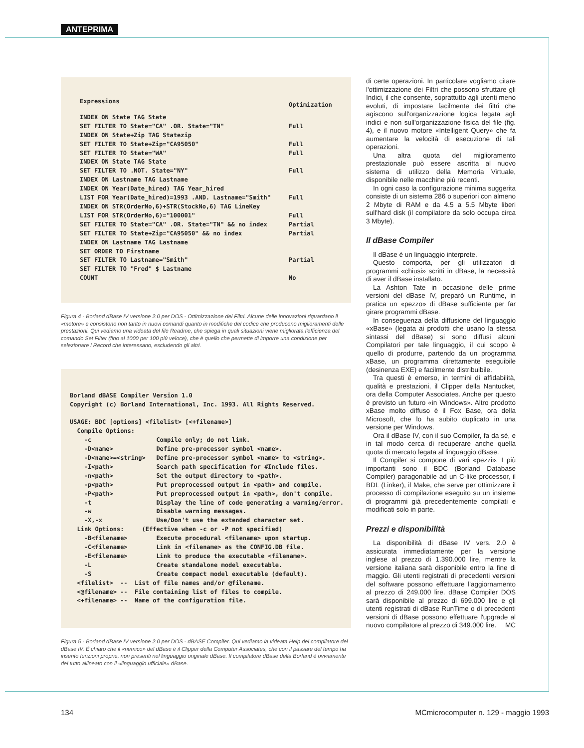ANTEPRIMA
| Expressions | Optimization |
| --- | --- |
| INDEX ON State TAG State | |
| SET FILTER TO State="CA" .OR. State="TN" | Full |
| INDEX ON State+Zip TAG Statezip | |
| SET FILTER TO State+Zip="CA95050" | Full |
| SET FILTER TO State="WA" | Full |
| INDEX ON State TAG State | |
| SET FILTER TO .NOT. State="NY" | Full |
| INDEX ON Lastname TAG Lastname | |
| INDEX ON Year(Date_hired) TAG Year_hired | |
| LIST FOR Year(Date_hired)=1993 .AND. Lastname="Smith" | Full |
| INDEX ON STR(OrderNo,6)+STR(StockNo,6) TAG LineKey | |
| LIST FOR STR(OrderNo,6)="100001" | Full |
| SET FILTER TO State="CA" .OR. State="TN" && no index | Partial |
| SET FILTER TO State+Zip="CA95050" && no index | Partial |
| INDEX ON Lastname TAG Lastname | |
| SET ORDER TO Firstname | |
| SET FILTER TO Lastname="Smith" | Partial |
| SET FILTER TO "Fred" $ Lastname | |
| COUNT | No |
Figura 4 - Borland dBase IV versione 2.0 per DOS - Ottimizzazione dei Filtri. Alcune delle innovazioni riguardano il «motore» e consistono non tanto in nuovi comandi quanto in modifiche del codice che producono miglioramenti delle prestazioni. Qui vediamo una videata del file Readme, che spiega in quali situazioni viene migliorata l'efficienza del comando Set Filter (fino al 1000 per 100 più veloce), che è quello che permette di imporre una condizione per selezionare i Record che interessano, escludendo gli altri.
Borland dBASE Compiler Version 1.0
Copyright (c) Borland International, Inc. 1993. All Rights Reserved.

USAGE: BDC [options] <filelist> [<+filename>]
  Compile Options:
    -c                  Compile only; do not link.
    -D<name>            Define pre-processor symbol <name>.
    -D<name>=<string>   Define pre-processor symbol <name> to <string>.
    -I<path>            Search path specification for #Include files.
    -n<path>            Set the output directory to <path>.
    -p<path>            Put preprocessed output in <path> and compile.
    -P<path>            Put preprocessed output in <path>, don't compile.
    -t                  Display the line of code generating a warning/error.
    -w                  Disable warning messages.
    -X,-x               Use/Don't use the extended character set.
  Link Options:     (Effective when -c or -P not specified)
    -B<filename>        Execute procedural <filename> upon startup.
    -C<filename>        Link in <filename> as the CONFIG.DB file.
    -E<filename>        Link to produce the executable <filename>.
    -L                  Create standalone model executable.
    -S                  Create compact model executable (default).
  <filelist>  --  List of file names and/or @filename.
  <@filename> --  File containing list of files to compile.
  <+filename> --  Name of the configuration file.
Figura 5 - Borland dBase IV versione 2.0 per DOS - dBASE Compiler. Qui vediamo la videata Help del compilatore del dBase IV. È chiaro che il «nemico» del dBase è il Clipper della Computer Associates, che con il passare del tempo ha inserito funzioni proprie, non presenti nel linguaggio originale dBase. Il compilatore dBase della Borland è ovviamente del tutto allineato con il «linguaggio ufficiale» dBase.
di certe operazioni. In particolare vogliamo citare l'ottimizzazione dei Filtri che possono sfruttare gli Indici, il che consente, soprattutto agli utenti meno evoluti, di impostare facilmente dei filtri che agiscono sull'organizzazione logica legata agli indici e non sull'organizzazione fisica del file (fig. 4), e il nuovo motore «Intelligent Query» che fa aumentare la velocità di esecuzione di tali operazioni.
Una altra quota del miglioramento prestazionale può essere ascritta al nuovo sistema di utilizzo della Memoria Virtuale, disponibile nelle macchine più recenti.
In ogni caso la configurazione minima suggerita consiste di un sistema 286 o superiori con almeno 2 Mbyte di RAM e da 4.5 a 5.5 Mbyte liberi sull'hard disk (il compilatore da solo occupa circa 3 Mbyte).
Il dBase Compiler
Il dBase è un linguaggio interprete.
Questo comporta, per gli utilizzatori di programmi «chiusi» scritti in dBase, la necessità di aver il dBase installato.
La Ashton Tate in occasione delle prime versioni del dBase IV, preparò un Runtime, in pratica un «pezzo» di dBase sufficiente per far girare programmi dBase.
In conseguenza della diffusione del linguaggio «xBase» (legata ai prodotti che usano la stessa sintassi del dBase) si sono diffusi alcuni Compilatori per tale linguaggio, il cui scopo è quello di produrre, partendo da un programma xBase, un programma direttamente eseguibile (desinenza EXE) e facilmente distribuibile.
Tra questi è emerso, in termini di affidabilità, qualità e prestazioni, il Clipper della Nantucket, ora della Computer Associates. Anche per questo è previsto un futuro «in Windows». Altro prodotto xBase molto diffuso è il Fox Base, ora della Microsoft, che lo ha subito duplicato in una versione per Windows.
Ora il dBase IV, con il suo Compiler, fa da sé, e in tal modo cerca di recuperare anche quella quota di mercato legata al linguaggio dBase.
Il Compiler si compone di vari «pezzi». I più importanti sono il BDC (Borland Database Compiler) paragonabile ad un C-like processor, il BDL (Linker), il Make, che serve per ottimizzare il processo di compilazione eseguito su un insieme di programmi già precedentemente compilati e modificati solo in parte.
Prezzi e disponibilità
La disponibilità di dBase IV vers. 2.0 è assicurata immediatamente per la versione inglese al prezzo di 1.390.000 lire, mentre la versione italiana sarà disponibile entro la fine di maggio. Gli utenti registrati di precedenti versioni del software possono effettuare l'aggiornamento al prezzo di 249.000 lire. dBase Compiler DOS sarà disponibile al prezzo di 699.000 lire e gli utenti registrati di dBase RunTime o di precedenti versioni di dBase possono effettuare l'upgrade al nuovo compilatore al prezzo di 349.000 lire. MC
134
MCmicrocomputer n. 129 - maggio 1993